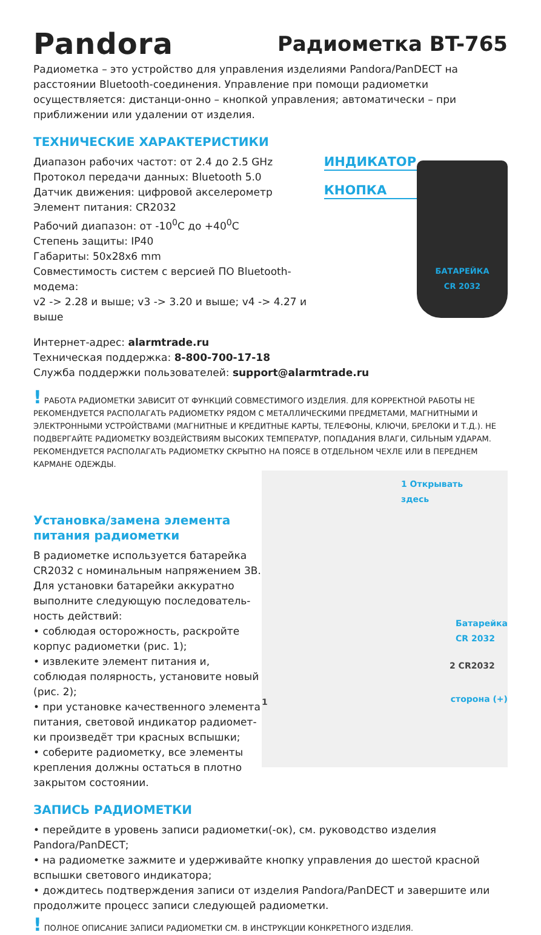Pandora
Радиометка BT-765
Радиометка – это устройство для управления изделиями Pandora/PanDECT на расстоянии Bluetooth-соединения. Управление при помощи радиометки осуществляется: дистанци-онно – кнопкой управления; автоматически – при приближении или удалении от изделия.
ТЕХНИЧЕСКИЕ ХАРАКТЕРИСТИКИ
Диапазон рабочих частот: от 2.4 до 2.5 GHz
Протокол передачи данных: Bluetooth 5.0
Датчик движения: цифровой акселерометр
Элемент питания: CR2032
Рабочий диапазон: от -10<sup>0</sup>C до +40<sup>0</sup>C
Степень защиты: IP40
Габариты: 50x28x6 mm
Совместимость систем с версией ПО Bluetooth-модема:
v2 -> 2.28 и выше; v3 -> 3.20 и выше; v4 -> 4.27 и выше
ИНДИКАТОР
КНОПКА
БАТАРЕЙКА
CR 2032
Интернет-адрес: alarmtrade.ru
Техническая поддержка: 8-800-700-17-18
Служба поддержки пользователей: support@alarmtrade.ru
! РАБОТА РАДИОМЕТКИ ЗАВИСИТ ОТ ФУНКЦИЙ СОВМЕСТИМОГО ИЗДЕЛИЯ. ДЛЯ КОРРЕКТНОЙ РАБОТЫ НЕ РЕКОМЕНДУЕТСЯ РАСПОЛАГАТЬ РАДИОМЕТКУ РЯДОМ С МЕТАЛЛИЧЕСКИМИ ПРЕДМЕТАМИ, МАГНИТНЫМИ И ЭЛЕКТРОННЫМИ УСТРОЙСТВАМИ (МАГНИТНЫЕ И КРЕДИТНЫЕ КАРТЫ, ТЕЛЕФОНЫ, КЛЮЧИ, БРЕЛОКИ И Т.Д.). НЕ ПОДВЕРГАЙТЕ РАДИОМЕТКУ ВОЗДЕЙСТВИЯМ ВЫСОКИХ ТЕМПЕРАТУР, ПОПАДАНИЯ ВЛАГИ, СИЛЬНЫМ УДАРАМ. РЕКОМЕНДУЕТСЯ РАСПОЛАГАТЬ РАДИОМЕТКУ СКРЫТНО НА ПОЯСЕ В ОТДЕЛЬНОМ ЧЕХЛЕ ИЛИ В ПЕРЕДНЕМ КАРМАНЕ ОДЕЖДЫ.
Установка/замена элемента питания радиометки
В радиометке используется батарейка CR2032 с номинальным напряжением 3В. Для установки батарейки аккуратно выполните следующую последователь-ность действий:
• соблюдая осторожность, раскройте корпус радиометки (рис. 1);
• извлеките элемент питания и, соблюдая полярность, установите новый (рис. 2);
• при установке качественного элемента питания, световой индикатор радиомет-ки произведёт три красных вспышки;
• соберите радиометку, все элементы крепления должны остаться в плотно закрытом состоянии.
1 Открывать
здесь
Батарейка
CR 2032
2 CR2032
сторона (+) 1
ЗАПИСЬ РАДИОМЕТКИ
• перейдите в уровень записи радиометки(-ок), см. руководство изделия Pandora/PanDECT;
• на радиометке зажмите и удерживайте кнопку управления до шестой красной вспышки светового индикатора;
• дождитесь подтверждения записи от изделия Pandora/PanDECT и завершите или продолжите процесс записи следующей радиометки.
! ПОЛНОЕ ОПИСАНИЕ ЗАПИСИ РАДИОМЕТКИ СМ. В ИНСТРУКЦИИ КОНКРЕТНОГО ИЗДЕЛИЯ.